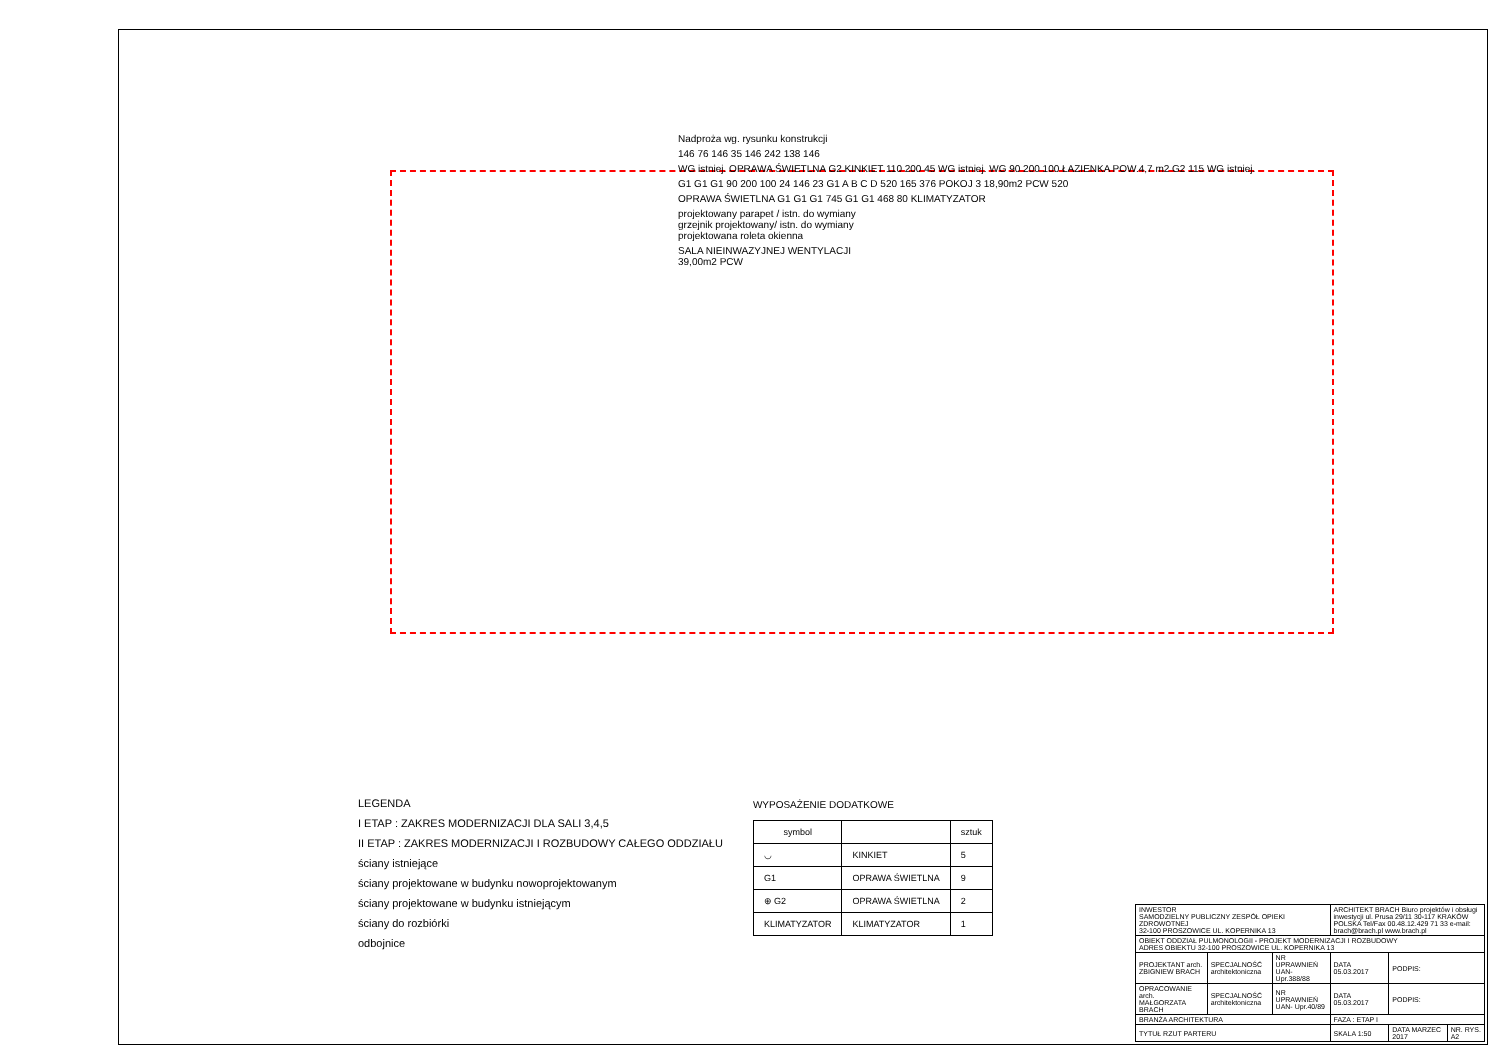Nadproża wg. rysunku konstrukcji
146 76 146 35 146 242 138 146
WG istniej. OPRAWA ŚWIETLNA G2 KINKIET 110 200 45 WG istniej. WG 90 200 100 ŁAZIENKA POW.4,7 m2 G2 115 WG istniej.
G1 G1 G1 90 200 100 24 146 23 G1 A B C D 520 165 376 POKOJ 3 18,90m2 PCW 520
OPRAWA ŚWIETLNA G1 G1 G1 745 G1 G1 468 80 KLIMATYZATOR
projektowany parapet / istn. do wymiany
grzejnik projektowany/ istn. do wymiany
projektowana roleta okienna
SALA NIEINWAZYJNEJ WENTYLACJI
39,00m2 PCW
LEGENDA
I ETAP : ZAKRES MODERNIZACJI DLA SALI 3,4,5
II ETAP : ZAKRES MODERNIZACJI I ROZBUDOWY CAŁEGO ODDZIAŁU
ściany istniejące
ściany projektowane w budynku nowoprojektowanym
ściany projektowane w budynku istniejącym
ściany do rozbiórki
odbojnice
WYPOSAŻENIE DODATKOWE
| symbol | | sztuk |
| --- | --- | --- |
| ◡ | KINKIET | 5 |
| G1 | OPRAWA ŚWIETLNA | 9 |
| ⊕ G2 | OPRAWA ŚWIETLNA | 2 |
| KLIMATYZATOR | KLIMATYZATOR | 1 |
| INWESTOR SAMODZIELNY PUBLICZNY ZESPÓŁ OPIEKI ZDROWOTNEJ 32-100 PROSZOWICE UL. KOPERNIKA 13 | | | ARCHITEKT BRACH Biuro projektów i obsługi inwestycji ul. Prusa 29/11 30-117 KRAKÓW POLSKA Tel/Fax 00.48.12.429 71 33 e-mail: brach@brach.pl www.brach.pl | | |
| OBIEKT ODDZIAŁ PULMONOLOGII - PROJEKT MODERNIZACJI I ROZBUDOWY ADRES OBIEKTU 32-100 PROSZOWICE UL. KOPERNIKA 13 | | | | | |
| PROJEKTANT arch. ZBIGNIEW BRACH | SPECJALNOŚĆ architektoniczna | NR UPRAWNIEŃ UAN- Upr.388/88 | DATA 05.03.2017 | PODPIS: | |
| OPRACOWANIE arch. MAŁGORZATA BRACH | SPECJALNOŚĆ architektoniczna | NR UPRAWNIEŃ UAN- Upr.40/89 | DATA 05.03.2017 | PODPIS: | |
| BRANŻA ARCHITEKTURA | | | FAZA : ETAP I | | |
| TYTUŁ RZUT PARTERU | | | SKALA 1:50 | DATA MARZEC 2017 | NR. RYS. A2 |